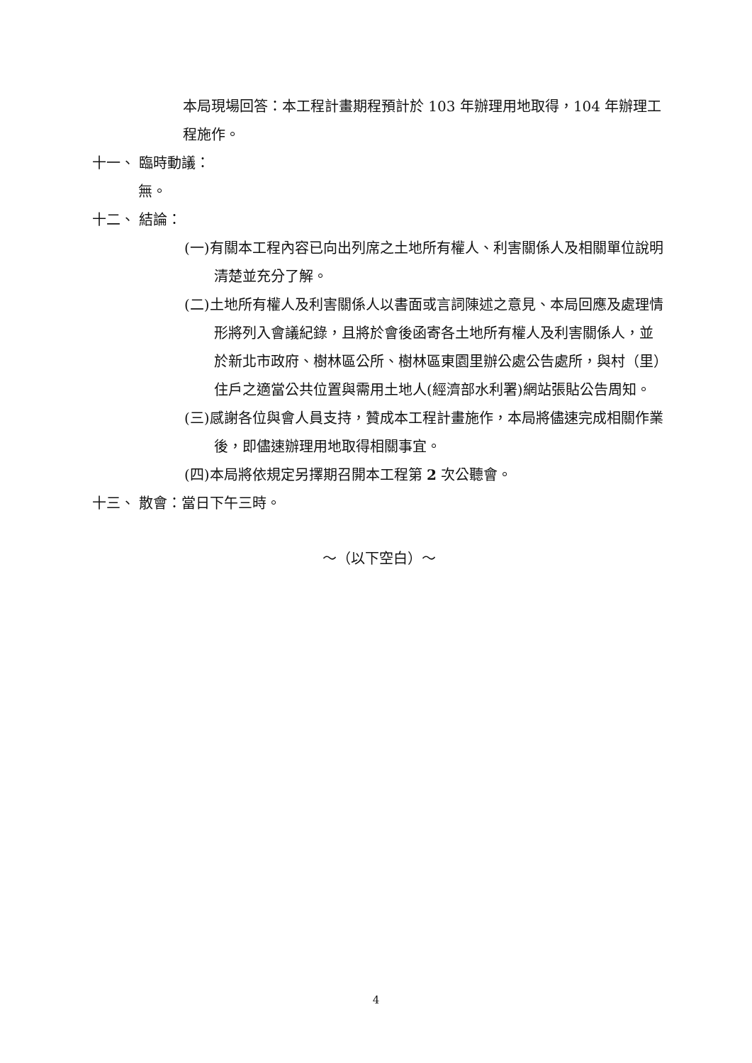本局現場回答：本工程計畫期程預計於 103 年辦理用地取得，104 年辦理工程施作。
十一、 臨時動議：
無。
十二、 結論：
(一)有關本工程內容已向出列席之土地所有權人、利害關係人及相關單位說明清楚並充分了解。
(二)土地所有權人及利害關係人以書面或言詞陳述之意見、本局回應及處理情形將列入會議紀錄，且將於會後函寄各土地所有權人及利害關係人，並於新北市政府、樹林區公所、樹林區東園里辦公處公告處所，與村（里）住戶之適當公共位置與需用土地人(經濟部水利署)網站張貼公告周知。
(三)感謝各位與會人員支持，贊成本工程計畫施作，本局將儘速完成相關作業後，即儘速辦理用地取得相關事宜。
(四)本局將依規定另擇期召開本工程第 2 次公聽會。
十三、 散會：當日下午三時。
～（以下空白）～
4